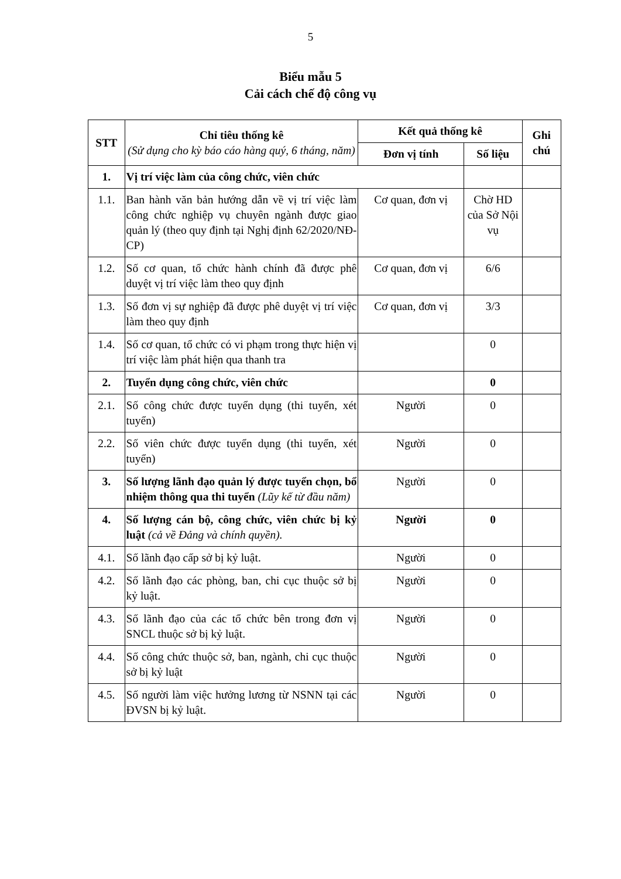5
Biểu mẫu 5
Cải cách chế độ công vụ
| STT | Chỉ tiêu thống kê (Sử dụng cho kỳ báo cáo hàng quý, 6 tháng, năm) | Kết quả thống kê | | Ghi chú |
| --- | --- | --- | --- | --- |
| | | Đơn vị tính | Số liệu | |
| 1. | Vị trí việc làm của công chức, viên chức | | | |
| 1.1. | Ban hành văn bản hướng dẫn về vị trí việc làm công chức nghiệp vụ chuyên ngành được giao quản lý (theo quy định tại Nghị định 62/2020/NĐ-CP) | Cơ quan, đơn vị | Chờ HD của Sở Nội vụ | |
| 1.2. | Số cơ quan, tổ chức hành chính đã được phê duyệt vị trí việc làm theo quy định | Cơ quan, đơn vị | 6/6 | |
| 1.3. | Số đơn vị sự nghiệp đã được phê duyệt vị trí việc làm theo quy định | Cơ quan, đơn vị | 3/3 | |
| 1.4. | Số cơ quan, tổ chức có vi phạm trong thực hiện vị trí việc làm phát hiện qua thanh tra | | 0 | |
| 2. | Tuyển dụng công chức, viên chức | | 0 | |
| 2.1. | Số công chức được tuyển dụng (thi tuyển, xét tuyển) | Người | 0 | |
| 2.2. | Số viên chức được tuyển dụng (thi tuyển, xét tuyển) | Người | 0 | |
| 3. | Số lượng lãnh đạo quản lý được tuyển chọn, bổ nhiệm thông qua thi tuyển (Lũy kế từ đầu năm) | Người | 0 | |
| 4. | Số lượng cán bộ, công chức, viên chức bị kỷ luật (cả về Đảng và chính quyền). | Người | 0 | |
| 4.1. | Số lãnh đạo cấp sở bị kỷ luật. | Người | 0 | |
| 4.2. | Số lãnh đạo các phòng, ban, chi cục thuộc sở bị kỷ luật. | Người | 0 | |
| 4.3. | Số lãnh đạo của các tổ chức bên trong đơn vị SNCL thuộc sở bị kỷ luật. | Người | 0 | |
| 4.4. | Số công chức thuộc sở, ban, ngành, chi cục thuộc sở bị kỷ luật | Người | 0 | |
| 4.5. | Số người làm việc hưởng lương từ NSNN tại các ĐVSN bị kỷ luật. | Người | 0 | |